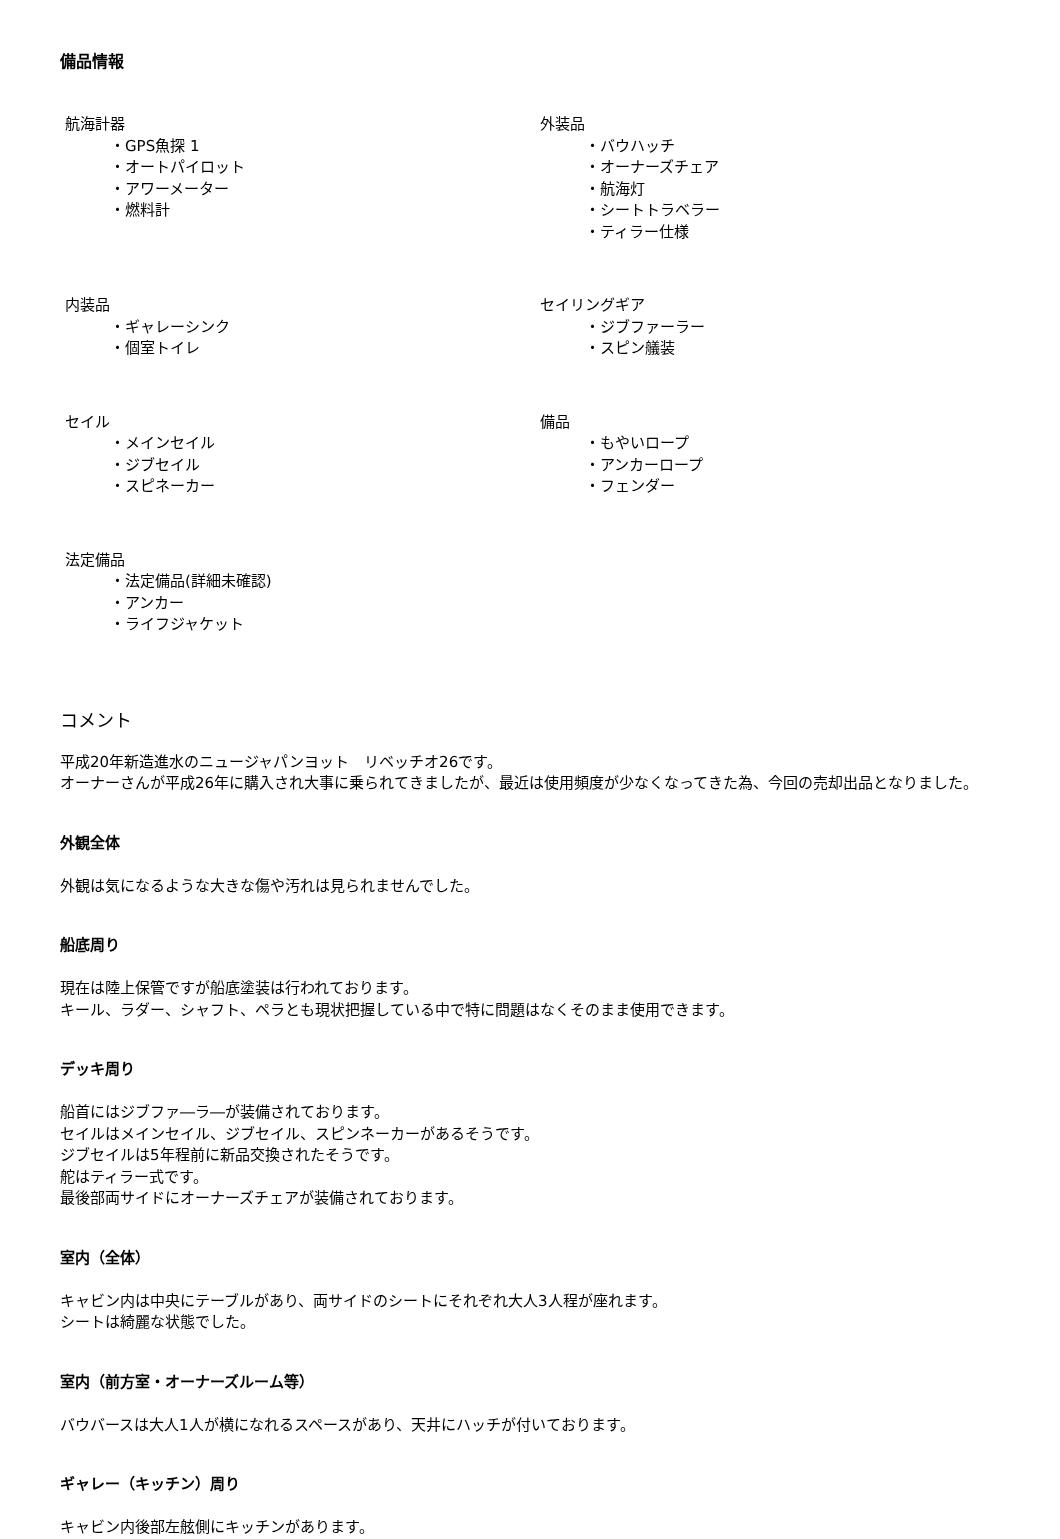備品情報
航海計器
・GPS魚探 1
・オートパイロット
・アワーメーター
・燃料計
外装品
・バウハッチ
・オーナーズチェア
・航海灯
・シートトラベラー
・ティラー仕様
内装品
・ギャレーシンク
・個室トイレ
セイリングギア
・ジブファーラー
・スピン艤装
セイル
・メインセイル
・ジブセイル
・スピネーカー
備品
・もやいロープ
・アンカーロープ
・フェンダー
法定備品
・法定備品(詳細未確認)
・アンカー
・ライフジャケット
コメント
平成20年新造進水のニュージャパンヨット　リベッチオ26です。
オーナーさんが平成26年に購入され大事に乗られてきましたが、最近は使用頻度が少なくなってきた為、今回の売却出品となりました。
外観全体
外観は気になるような大きな傷や汚れは見られませんでした。
船底周り
現在は陸上保管ですが船底塗装は行われております。
キール、ラダー、シャフト、ペラとも現状把握している中で特に問題はなくそのまま使用できます。
デッキ周り
船首にはジブファ―ラ―が装備されております。
セイルはメインセイル、ジブセイル、スピンネーカーがあるそうです。
ジブセイルは5年程前に新品交換されたそうです。
舵はティラー式です。
最後部両サイドにオーナーズチェアが装備されております。
室内（全体）
キャビン内は中央にテーブルがあり、両サイドのシートにそれぞれ大人3人程が座れます。
シートは綺麗な状態でした。
室内（前方室・オーナーズルーム等）
バウバースは大人1人が横になれるスペースがあり、天井にハッチが付いております。
ギャレー（キッチン）周り
キャビン内後部左舷側にキッチンがあります。